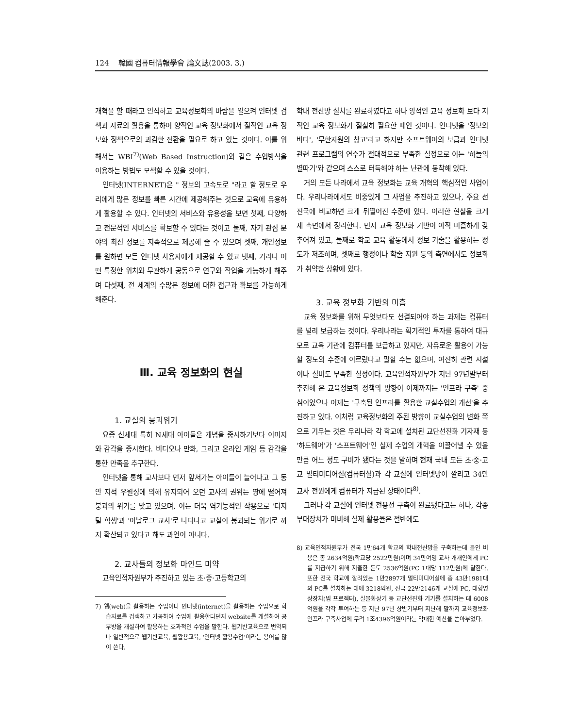124 韓國 컴퓨터情報學會 論文誌(2003. 3.)
개혁을 할 때라고 인식하고 교육정보화의 바람을 일으켜 인터넷 검색과 자료의 활용을 통하여 양적인 교육 정보화에서 질적인 교육 정보화 정책으로의 과감한 전환을 필요로 하고 있는 것이다. 이를 위해서는 WBI<sup>7)</sup>(Web Based Instruction)와 같은 수업방식을 이용하는 방법도 모색할 수 있을 것이다.
인터넷(INTERNET)은 " 정보의 고속도로 "라고 할 정도로 우리에게 많은 정보를 빠른 시간에 제공해주는 것으로 교육에 유용하게 활용할 수 있다. 인터넷의 서비스와 유용성을 보면 첫째, 다양하고 전문적인 서비스를 확보할 수 있다는 것이고 둘째, 자기 관심 분야의 최신 정보를 지속적으로 제공해 줄 수 있으며 셋째, 개인정보를 원하면 모든 인터넷 사용자에게 제공할 수 있고 넷째, 거리나 어떤 특정한 위치와 무관하게 공동으로 연구와 작업을 가능하게 해주며 다섯째, 전 세계의 수많은 정보에 대한 접근과 확보를 가능하게 해준다.
Ⅲ. 교육 정보화의 현실
1. 교실의 붕괴위기
요즘 신세대 특히 N세대 아이들은 개념을 중시하기보다 이미지와 감각을 중시한다. 비디오나 만화, 그리고 온라인 게임 등 감각을 통한 만족을 추구한다.
인터넷을 통해 교사보다 먼저 앞서가는 아이들이 늘어나고 그 동안 지적 우월성에 의해 유지되어 오던 교사의 권위는 땅에 떨어져 붕괴의 위기를 맞고 있으며, 이는 더욱 역기능적인 작용으로 '디지털 학생'과 '아날로그 교사'로 나타나고 교실이 붕괴되는 위기로 까지 확산되고 있다고 해도 과언이 아니다.
2. 교사들의 정보화 마인드 미약
교육인적자원부가 추진하고 있는 초·중·고등학교의
7) 웹(web)을 활용하는 수업이나 인터넷(internet)을 활용하는 수업으로 학습자료를 검색하고 가공하여 수업에 활용한다던지 website를 개설하여 공부방을 개설하여 활용하는 효과적인 수업을 말한다. 웹기반교육으로 번역되나 일반적으로 웹기반교육, 웹활용교육, '인터넷 활용수업'이라는 용어를 많이 쓴다.
학내 전산망 설치를 완료하였다고 하나 양적인 교육 정보화 보다 지적인 교육 정보화가 절실히 필요한 때인 것이다. 인터넷을 '정보의 바다', '무한자원의 창고'라고 하지만 소프트웨어의 보급과 인터넷 관련 프로그램의 연수가 절대적으로 부족한 실정으로 이는 '하늘의 별따기'와 같으며 스스로 터득해야 하는 난관에 봉착해 있다.
거의 모든 나라에서 교육 정보화는 교육 개혁의 핵심적인 사업이다. 우리나라에서도 비중있게 그 사업을 추진하고 있으나, 주요 선진국에 비교하면 크게 뒤떨어진 수준에 있다. 이러한 현실을 크게 세 측면에서 정리한다. 먼저 교육 정보화 기반이 아직 미흡하게 갖추어져 있고, 둘째로 학교 교육 활동에서 정보 기술을 활용하는 정도가 저조하며, 셋째로 행정이나 학술 지원 등의 측면에서도 정보화가 취약한 상황에 있다.
3. 교육 정보화 기반의 미흡
교육 정보화를 위해 무엇보다도 선결되어야 하는 과제는 컴퓨터를 널리 보급하는 것이다. 우리나라는 획기적인 투자를 통하여 대규모로 교육 기관에 컴퓨터를 보급하고 있지만, 자유로운 활용이 가능할 정도의 수준에 이르렀다고 말할 수는 없으며, 여전히 관련 시설이나 설비도 부족한 실정이다. 교육인적자원부가 지난 97년말부터 추진해 온 교육정보화 정책의 방향이 이제까지는 '인프라 구축' 중심이었으나 이제는 '구축된 인프라를 활용한 교실수업의 개선'을 추진하고 있다. 이처럼 교육정보화의 주된 방향이 교실수업의 변화 쪽으로 기우는 것은 우리나라 각 학교에 설치된 교단선진화 기자재 등 '하드웨어'가 '소프트웨어'인 실제 수업의 개혁을 이끌어낼 수 있을 만큼 어느 정도 구비가 됐다는 것을 말하며 현재 국내 모든 초·중·고교 멀티미디어실(컴퓨터실)과 각 교실에 인터넷망이 깔리고 34만 교사 전원에게 컴퓨터가 지급된 상태이다<sup>8)</sup>.
그러나 각 교실에 인터넷 전용선 구축이 완료됐다고는 하나, 각종 부대장치가 미비해 실제 활용율은 절반에도
8) 교육인적자원부가 전국 1만64개 학교의 학내전산망을 구축하는데 들인 비용은 총 2634억원(학교당 2522만원)이며 34만여명 교사 개개인에게 PC를 지급하기 위해 지출한 돈도 2536억원(PC 1대당 112만원)에 달한다. 또한 전국 학교에 깔려있는 1만2897개 멀티미디어실에 총 43만1981대의 PC를 설치하는 데에 3218억원, 전국 22만2146개 교실에 PC, 대형영상장치(빔 프로젝터), 실물화상기 등 교단선진화 기기를 설치하는 데 6008억원을 각각 투여하는 등 지난 97년 상반기부터 지난해 말까지 교육정보화 인프라 구축사업에 무려 1조4396억원이라는 막대한 예산을 쏟아부었다.